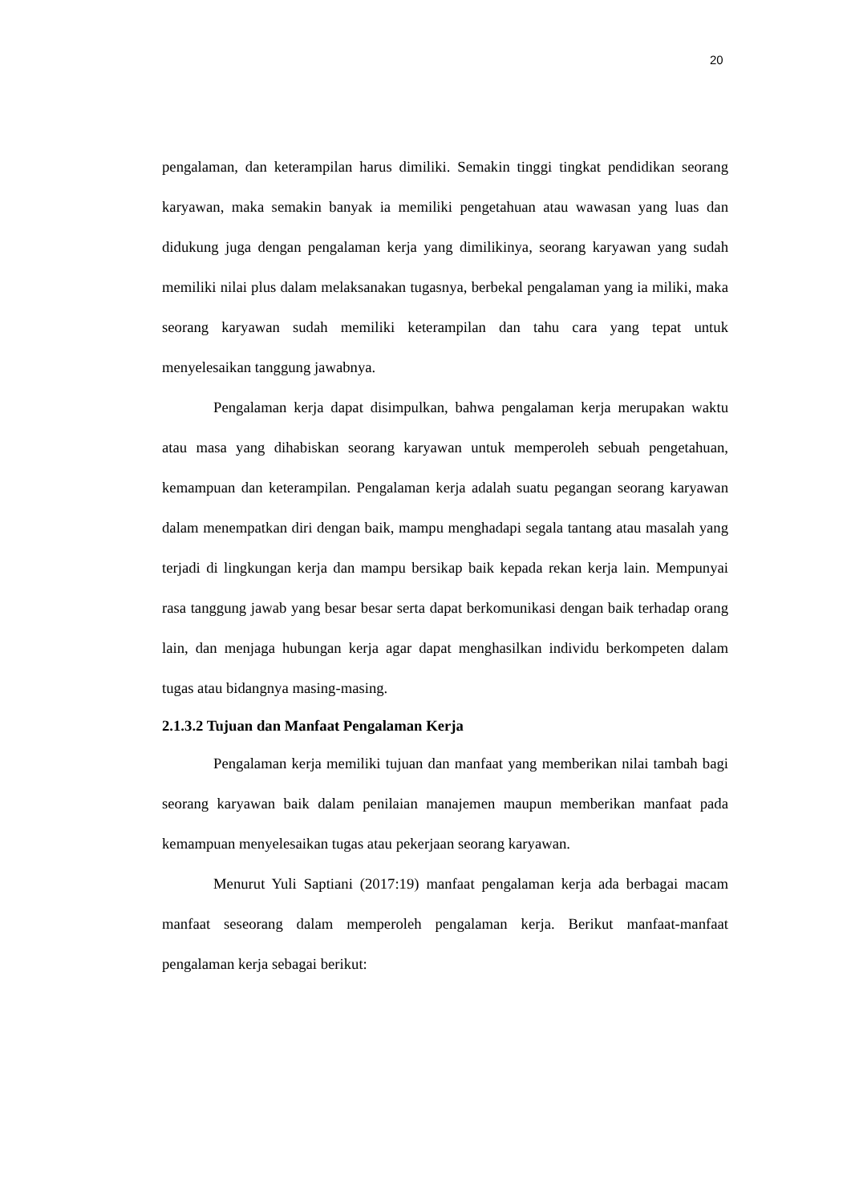20
pengalaman, dan keterampilan harus dimiliki. Semakin tinggi tingkat pendidikan seorang karyawan, maka semakin banyak ia memiliki pengetahuan atau wawasan yang luas dan didukung juga dengan pengalaman kerja yang dimilikinya, seorang karyawan yang sudah memiliki nilai plus dalam melaksanakan tugasnya, berbekal pengalaman yang ia miliki, maka seorang karyawan sudah memiliki keterampilan dan tahu cara yang tepat untuk menyelesaikan tanggung jawabnya.
Pengalaman kerja dapat disimpulkan, bahwa pengalaman kerja merupakan waktu atau masa yang dihabiskan seorang karyawan untuk memperoleh sebuah pengetahuan, kemampuan dan keterampilan. Pengalaman kerja adalah suatu pegangan seorang karyawan dalam menempatkan diri dengan baik, mampu menghadapi segala tantang atau masalah yang terjadi di lingkungan kerja dan mampu bersikap baik kepada rekan kerja lain. Mempunyai rasa tanggung jawab yang besar besar serta dapat berkomunikasi dengan baik terhadap orang lain, dan menjaga hubungan kerja agar dapat menghasilkan individu berkompeten dalam tugas atau bidangnya masing-masing.
2.1.3.2 Tujuan dan Manfaat Pengalaman Kerja
Pengalaman kerja memiliki tujuan dan manfaat yang memberikan nilai tambah bagi seorang karyawan baik dalam penilaian manajemen maupun memberikan manfaat pada kemampuan menyelesaikan tugas atau pekerjaan seorang karyawan.
Menurut Yuli Saptiani (2017:19) manfaat pengalaman kerja ada berbagai macam manfaat seseorang dalam memperoleh pengalaman kerja. Berikut manfaat-manfaat pengalaman kerja sebagai berikut: